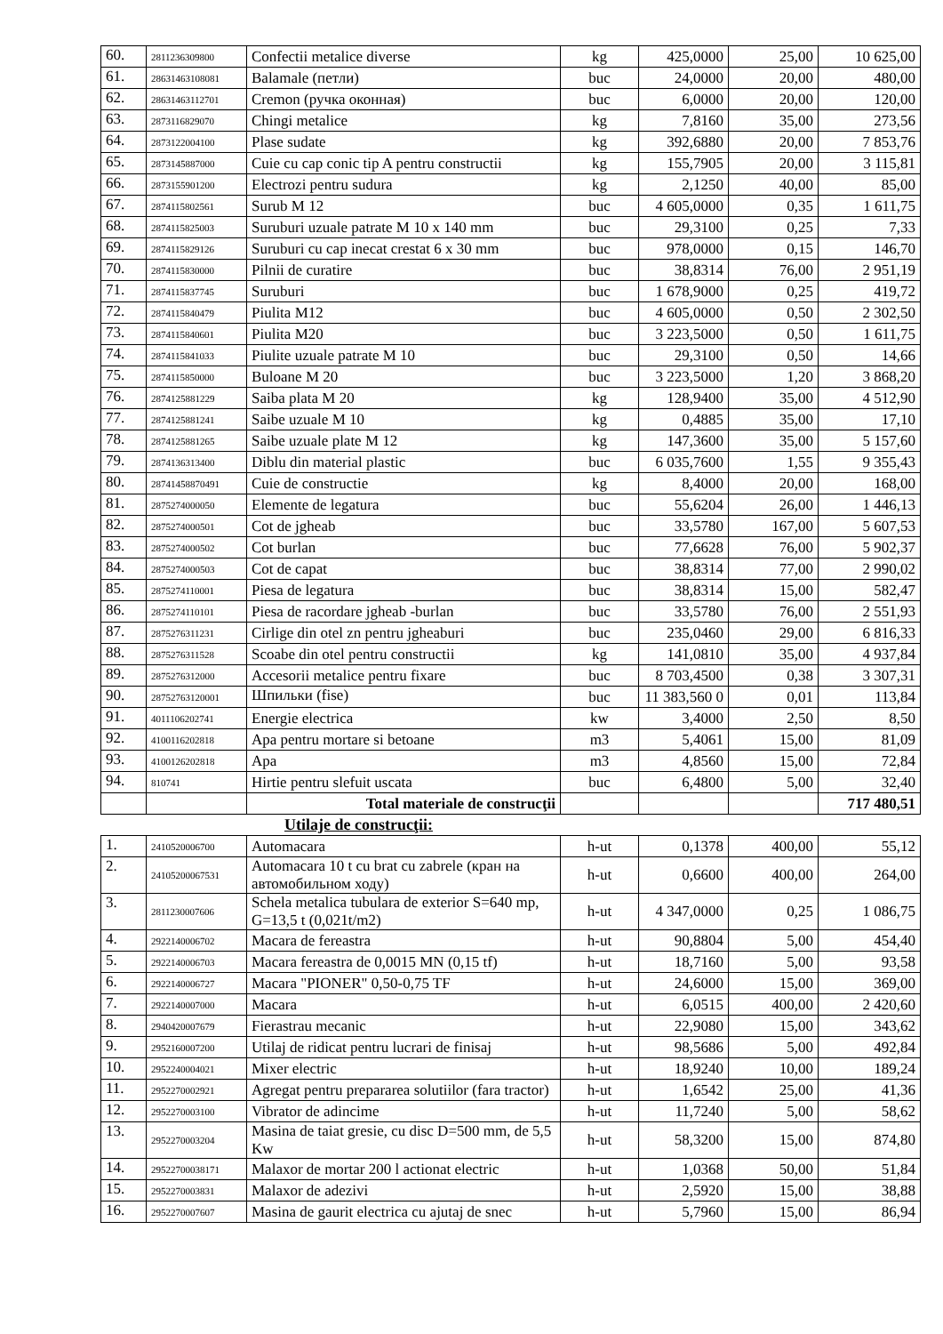| 60. | 2811236309800 | Confectii metalice diverse | kg | 425,0000 | 25,00 | 10 625,00 |
| 61. | 28631463108081 | Balamale (петли) | buc | 24,0000 | 20,00 | 480,00 |
| 62. | 28631463112701 | Cremon (ручка оконная) | buc | 6,0000 | 20,00 | 120,00 |
| 63. | 2873116829070 | Chingi metalice | kg | 7,8160 | 35,00 | 273,56 |
| 64. | 2873122004100 | Plase sudate | kg | 392,6880 | 20,00 | 7 853,76 |
| 65. | 2873145887000 | Cuie cu cap conic tip A pentru constructii | kg | 155,7905 | 20,00 | 3 115,81 |
| 66. | 2873155901200 | Electrozi pentru sudura | kg | 2,1250 | 40,00 | 85,00 |
| 67. | 2874115802561 | Surub M 12 | buc | 4 605,0000 | 0,35 | 1 611,75 |
| 68. | 2874115825003 | Suruburi uzuale patrate M 10 x 140 mm | buc | 29,3100 | 0,25 | 7,33 |
| 69. | 2874115829126 | Suruburi cu cap inecat crestat 6 x 30 mm | buc | 978,0000 | 0,15 | 146,70 |
| 70. | 2874115830000 | Pilnii de curatire | buc | 38,8314 | 76,00 | 2 951,19 |
| 71. | 2874115837745 | Suruburi | buc | 1 678,9000 | 0,25 | 419,72 |
| 72. | 2874115840479 | Piulita M12 | buc | 4 605,0000 | 0,50 | 2 302,50 |
| 73. | 2874115840601 | Piulita M20 | buc | 3 223,5000 | 0,50 | 1 611,75 |
| 74. | 2874115841033 | Piulite uzuale patrate M 10 | buc | 29,3100 | 0,50 | 14,66 |
| 75. | 2874115850000 | Buloane M 20 | buc | 3 223,5000 | 1,20 | 3 868,20 |
| 76. | 2874125881229 | Saiba plata M 20 | kg | 128,9400 | 35,00 | 4 512,90 |
| 77. | 2874125881241 | Saibe uzuale M 10 | kg | 0,4885 | 35,00 | 17,10 |
| 78. | 2874125881265 | Saibe uzuale plate M 12 | kg | 147,3600 | 35,00 | 5 157,60 |
| 79. | 2874136313400 | Diblu din material plastic | buc | 6 035,7600 | 1,55 | 9 355,43 |
| 80. | 28741458870491 | Cuie de constructie | kg | 8,4000 | 20,00 | 168,00 |
| 81. | 2875274000050 | Elemente de legatura | buc | 55,6204 | 26,00 | 1 446,13 |
| 82. | 2875274000501 | Cot de jgheab | buc | 33,5780 | 167,00 | 5 607,53 |
| 83. | 2875274000502 | Cot burlan | buc | 77,6628 | 76,00 | 5 902,37 |
| 84. | 2875274000503 | Cot de capat | buc | 38,8314 | 77,00 | 2 990,02 |
| 85. | 2875274110001 | Piesa de legatura | buc | 38,8314 | 15,00 | 582,47 |
| 86. | 2875274110101 | Piesa de racordare jgheab -burlan | buc | 33,5780 | 76,00 | 2 551,93 |
| 87. | 2875276311231 | Cirlige din otel zn pentru jgheaburi | buc | 235,0460 | 29,00 | 6 816,33 |
| 88. | 2875276311528 | Scoabe din otel pentru constructii | kg | 141,0810 | 35,00 | 4 937,84 |
| 89. | 2875276312000 | Accesorii metalice pentru fixare | buc | 8 703,4500 | 0,38 | 3 307,31 |
| 90. | 28752763120001 | Шпильки (fise) | buc | 11 383,560 0 | 0,01 | 113,84 |
| 91. | 4011106202741 | Energie electrica | kw | 3,4000 | 2,50 | 8,50 |
| 92. | 4100116202818 | Apa pentru mortare si betoane | m3 | 5,4061 | 15,00 | 81,09 |
| 93. | 4100126202818 | Apa | m3 | 4,8560 | 15,00 | 72,84 |
| 94. | 810741 | Hirtie pentru slefuit uscata | buc | 6,4800 | 5,00 | 32,40 |
| | | Total materiale de construcţii | | | | 717 480,51 |
Utilaje de construcţii:
| 1. | 2410520006700 | Automacara | h-ut | 0,1378 | 400,00 | 55,12 |
| 2. | 24105200067531 | Automacara 10 t cu brat cu zabrele (кран на автомобильном ходу) | h-ut | 0,6600 | 400,00 | 264,00 |
| 3. | 2811230007606 | Schela metalica tubulara de exterior S=640 mp, G=13,5 t (0,021t/m2) | h-ut | 4 347,0000 | 0,25 | 1 086,75 |
| 4. | 2922140006702 | Macara de fereastra | h-ut | 90,8804 | 5,00 | 454,40 |
| 5. | 2922140006703 | Macara fereastra de 0,0015 MN (0,15 tf) | h-ut | 18,7160 | 5,00 | 93,58 |
| 6. | 2922140006727 | Macara "PIONER" 0,50-0,75 TF | h-ut | 24,6000 | 15,00 | 369,00 |
| 7. | 2922140007000 | Macara | h-ut | 6,0515 | 400,00 | 2 420,60 |
| 8. | 2940420007679 | Fierastrau mecanic | h-ut | 22,9080 | 15,00 | 343,62 |
| 9. | 2952160007200 | Utilaj de ridicat pentru lucrari de finisaj | h-ut | 98,5686 | 5,00 | 492,84 |
| 10. | 2952240004021 | Mixer electric | h-ut | 18,9240 | 10,00 | 189,24 |
| 11. | 2952270002921 | Agregat pentru prepararea solutiilor (fara tractor) | h-ut | 1,6542 | 25,00 | 41,36 |
| 12. | 2952270003100 | Vibrator de adincime | h-ut | 11,7240 | 5,00 | 58,62 |
| 13. | 2952270003204 | Masina de taiat gresie, cu disc D=500 mm, de 5,5 Kw | h-ut | 58,3200 | 15,00 | 874,80 |
| 14. | 29522700038171 | Malaxor de mortar 200 l actionat electric | h-ut | 1,0368 | 50,00 | 51,84 |
| 15. | 2952270003831 | Malaxor de adezivi | h-ut | 2,5920 | 15,00 | 38,88 |
| 16. | 2952270007607 | Masina de gaurit electrica cu ajutaj de snec | h-ut | 5,7960 | 15,00 | 86,94 |